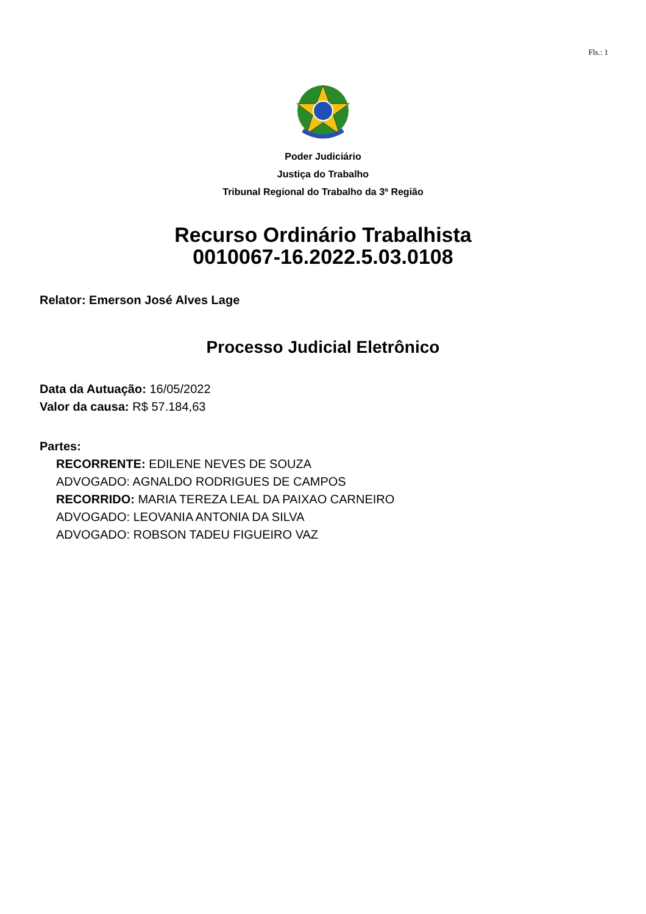Fls.: 1
Poder Judiciário
Justiça do Trabalho
Tribunal Regional do Trabalho da 3ª Região
Recurso Ordinário Trabalhista
0010067-16.2022.5.03.0108
Relator: Emerson José Alves Lage
Processo Judicial Eletrônico
Data da Autuação: 16/05/2022
Valor da causa: R$ 57.184,63
Partes:
RECORRENTE: EDILENE NEVES DE SOUZA
ADVOGADO: AGNALDO RODRIGUES DE CAMPOS
RECORRIDO: MARIA TEREZA LEAL DA PAIXAO CARNEIRO
ADVOGADO: LEOVANIA ANTONIA DA SILVA
ADVOGADO: ROBSON TADEU FIGUEIRO VAZ